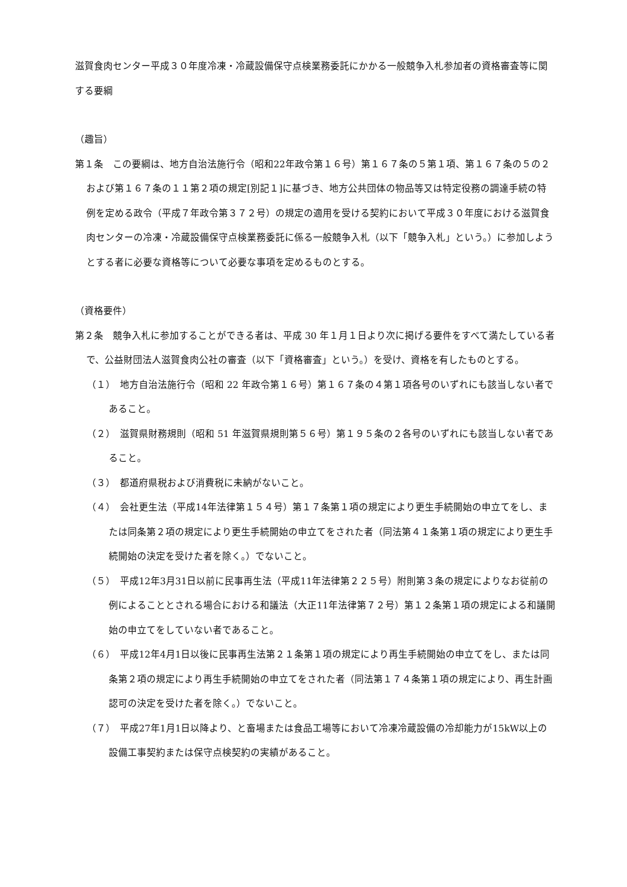滋賀食肉センター平成３０年度冷凍・冷蔵設備保守点検業務委託にかかる一般競争入札参加者の資格審査等に関する要綱
（趣旨）
第１条　この要綱は、地方自治法施行令（昭和22年政令第１６号）第１６７条の５第１項、第１６７条の５の２および第１６７条の１１第２項の規定[別記１]に基づき、地方公共団体の物品等又は特定役務の調達手続の特例を定める政令（平成７年政令第３７２号）の規定の適用を受ける契約において平成３０年度における滋賀食肉センターの冷凍・冷蔵設備保守点検業務委託に係る一般競争入札（以下「競争入札」という。）に参加しようとする者に必要な資格等について必要な事項を定めるものとする。
（資格要件）
第２条　競争入札に参加することができる者は、平成 30 年１月１日より次に掲げる要件をすべて満たしている者で、公益財団法人滋賀食肉公社の審査（以下「資格審査」という。）を受け、資格を有したものとする。
（１）　地方自治法施行令（昭和 22 年政令第１６号）第１６７条の４第１項各号のいずれにも該当しない者であること。
（２）　滋賀県財務規則（昭和 51 年滋賀県規則第５６号）第１９５条の２各号のいずれにも該当しない者であること。
（３）　都道府県税および消費税に未納がないこと。
（４）　会社更生法（平成14年法律第１５４号）第１７条第１項の規定により更生手続開始の申立てをし、または同条第２項の規定により更生手続開始の申立てをされた者（同法第４１条第１項の規定により更生手続開始の決定を受けた者を除く。）でないこと。
（５）　平成12年3月31日以前に民事再生法（平成11年法律第２２５号）附則第３条の規定によりなお従前の例によることとされる場合における和議法（大正11年法律第７２号）第１２条第１項の規定による和議開始の申立てをしていない者であること。
（６）　平成12年4月1日以後に民事再生法第２１条第１項の規定により再生手続開始の申立てをし、または同条第２項の規定により再生手続開始の申立てをされた者（同法第１７４条第１項の規定により、再生計画認可の決定を受けた者を除く。）でないこと。
（７）　平成27年1月1日以降より、と畜場または食品工場等において冷凍冷蔵設備の冷却能力が15kW以上の設備工事契約または保守点検契約の実績があること。